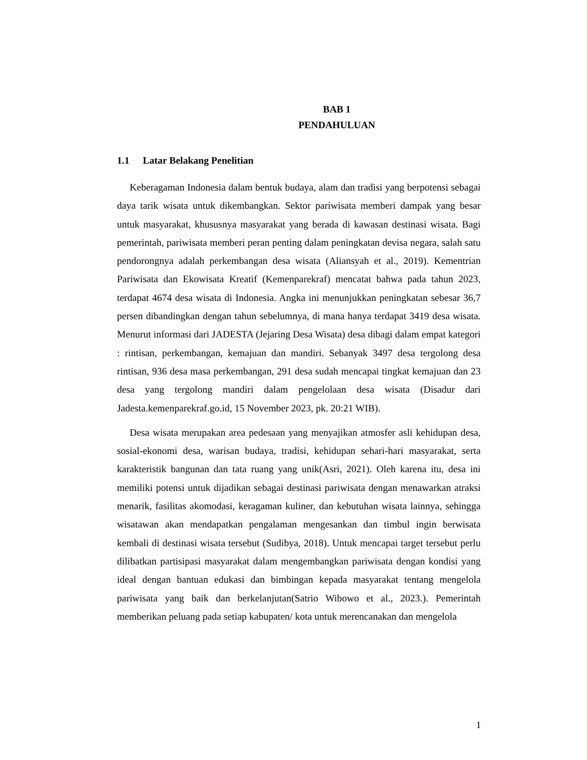BAB 1
PENDAHULUAN
1.1 Latar Belakang Penelitian
Keberagaman Indonesia dalam bentuk budaya, alam dan tradisi yang berpotensi sebagai daya tarik wisata untuk dikembangkan. Sektor pariwisata memberi dampak yang besar untuk masyarakat, khususnya masyarakat yang berada di kawasan destinasi wisata. Bagi pemerintah, pariwisata memberi peran penting dalam peningkatan devisa negara, salah satu pendorongnya adalah perkembangan desa wisata (Aliansyah et al., 2019). Kementrian Pariwisata dan Ekowisata Kreatif (Kemenparekraf) mencatat bahwa pada tahun 2023, terdapat 4674 desa wisata di Indonesia. Angka ini menunjukkan peningkatan sebesar 36,7 persen dibandingkan dengan tahun sebelumnya, di mana hanya terdapat 3419 desa wisata. Menurut informasi dari JADESTA (Jejaring Desa Wisata) desa dibagi dalam empat kategori : rintisan, perkembangan, kemajuan dan mandiri. Sebanyak 3497 desa tergolong desa rintisan, 936 desa masa perkembangan, 291 desa sudah mencapai tingkat kemajuan dan 23 desa yang tergolong mandiri dalam pengelolaan desa wisata (Disadur dari Jadesta.kemenparekraf.go.id, 15 November 2023, pk. 20:21 WIB).
Desa wisata merupakan area pedesaan yang menyajikan atmosfer asli kehidupan desa, sosial-ekonomi desa, warisan budaya, tradisi, kehidupan sehari-hari masyarakat, serta karakteristik bangunan dan tata ruang yang unik(Asri, 2021). Oleh karena itu, desa ini memiliki potensi untuk dijadikan sebagai destinasi pariwisata dengan menawarkan atraksi menarik, fasilitas akomodasi, keragaman kuliner, dan kebutuhan wisata lainnya, sehingga wisatawan akan mendapatkan pengalaman mengesankan dan timbul ingin berwisata kembali di destinasi wisata tersebut (Sudibya, 2018). Untuk mencapai target tersebut perlu dilibatkan partisipasi masyarakat dalam mengembangkan pariwisata dengan kondisi yang ideal dengan bantuan edukasi dan bimbingan kepada masyarakat tentang mengelola pariwisata yang baik dan berkelanjutan(Satrio Wibowo et al., 2023.). Pemerintah memberikan peluang pada setiap kabupaten/ kota untuk merencanakan dan mengelola
1